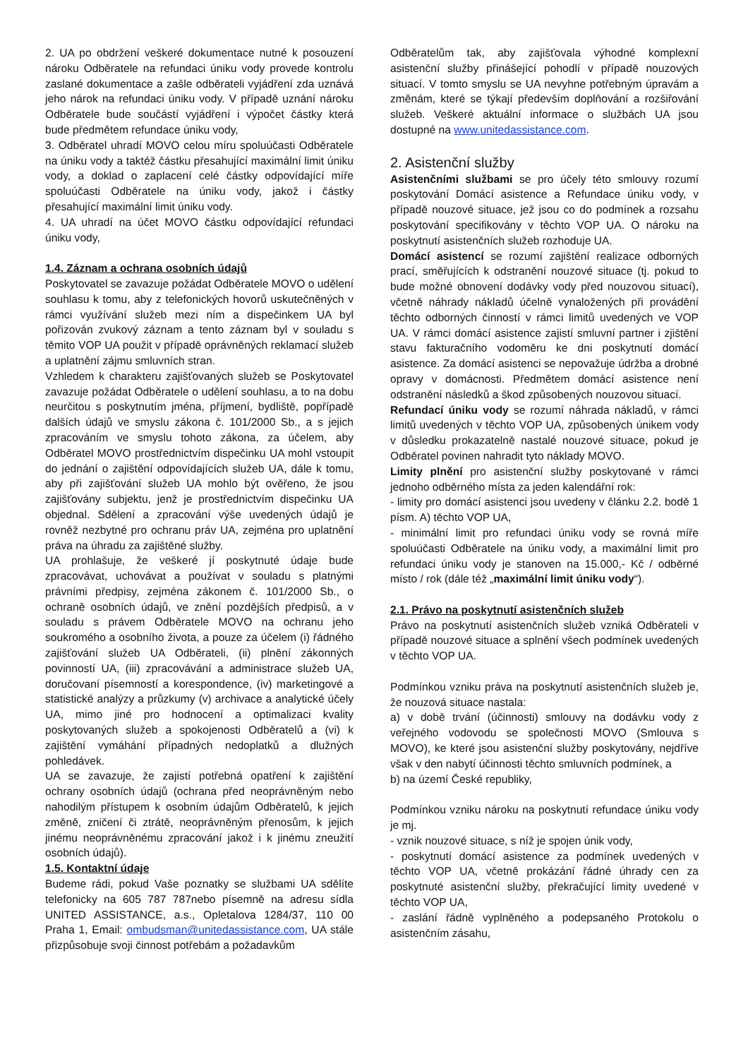2. UA po obdržení veškeré dokumentace nutné k posouzení nároku Odběratele na refundaci úniku vody provede kontrolu zaslané dokumentace a zašle odběrateli vyjádření zda uznává jeho nárok na refundaci úniku vody. V případě uznání nároku Odběratele bude součástí vyjádření i výpočet částky která bude předmětem refundace úniku vody,
3. Odběratel uhradí MOVO celou míru spoluúčasti Odběratele na úniku vody a taktéž částku přesahující maximální limit úniku vody, a doklad o zaplacení celé částky odpovídající míře spoluúčasti Odběratele na úniku vody, jakož i částky přesahující maximální limit úniku vody.
4. UA uhradí na účet MOVO částku odpovídající refundaci úniku vody,
1.4. Záznam a ochrana osobních údajů
Poskytovatel se zavazuje požádat Odběratele MOVO o udělení souhlasu k tomu, aby z telefonických hovorů uskutečněných v rámci využívání služeb mezi ním a dispečinkem UA byl pořizován zvukový záznam a tento záznam byl v souladu s těmito VOP UA použit v případě oprávněných reklamací služeb a uplatnění zájmu smluvních stran.
Vzhledem k charakteru zajišťovaných služeb se Poskytovatel zavazuje požádat Odběratele o udělení souhlasu, a to na dobu neurčitou s poskytnutím jména, příjmení, bydliště, popřípadě dalších údajů ve smyslu zákona č. 101/2000 Sb., a s jejich zpracováním ve smyslu tohoto zákona, za účelem, aby Odběratel MOVO prostřednictvím dispečinku UA mohl vstoupit do jednání o zajištění odpovídajících služeb UA, dále k tomu, aby při zajišťování služeb UA mohlo být ověřeno, že jsou zajišťovány subjektu, jenž je prostřednictvím dispečinku UA objednal. Sdělení a zpracování výše uvedených údajů je rovněž nezbytné pro ochranu práv UA, zejména pro uplatnění práva na úhradu za zajištěné služby.
UA prohlašuje, že veškeré jí poskytnuté údaje bude zpracovávat, uchovávat a používat v souladu s platnými právními předpisy, zejména zákonem č. 101/2000 Sb., o ochraně osobních údajů, ve znění pozdějších předpisů, a v souladu s právem Odběratele MOVO na ochranu jeho soukromého a osobního života, a pouze za účelem (i) řádného zajišťování služeb UA Odběrateli, (ii) plnění zákonných povinností UA, (iii) zpracovávání a administrace služeb UA, doručovaní písemností a korespondence, (iv) marketingové a statistické analýzy a průzkumy (v) archivace a analytické účely UA, mimo jiné pro hodnocení a optimalizaci kvality poskytovaných služeb a spokojenosti Odběratelů a (vi) k zajištění vymáhání případných nedoplatků a dlužných pohledávek.
UA se zavazuje, že zajistí potřebná opatření k zajištění ochrany osobních údajů (ochrana před neoprávněným nebo nahodilým přístupem k osobním údajům Odběratelů, k jejich změně, zničení či ztrátě, neoprávněným přenosům, k jejich jinému neoprávněnému zpracování jakož i k jinému zneužití osobních údajů).
1.5. Kontaktní údaje
Budeme rádi, pokud Vaše poznatky se službami UA sdělíte telefonicky na 605 787 787nebo písemně na adresu sídla UNITED ASSISTANCE, a.s., Opletalova 1284/37, 110 00 Praha 1, Email: ombudsman@unitedassistance.com, UA stále přizpůsobuje svoji činnost potřebám a požadavkům
Odběratelům tak, aby zajišťovala výhodné komplexní asistenční služby přinášející pohodlí v případě nouzových situací. V tomto smyslu se UA nevyhne potřebným úpravám a změnám, které se týkají především doplňování a rozšiřování služeb. Veškeré aktuální informace o službách UA jsou dostupné na www.unitedassistance.com.
2. Asistenční služby
Asistenčními službami se pro účely této smlouvy rozumí poskytování Domácí asistence a Refundace úniku vody, v případě nouzové situace, jež jsou co do podmínek a rozsahu poskytování specifikovány v těchto VOP UA. O nároku na poskytnutí asistenčních služeb rozhoduje UA.
Domácí asistencí se rozumí zajištění realizace odborných prací, směřujících k odstranění nouzové situace (tj. pokud to bude možné obnovení dodávky vody před nouzovou situací), včetně náhrady nákladů účelně vynaložených při provádění těchto odborných činností v rámci limitů uvedených ve VOP UA. V rámci domácí asistence zajistí smluvní partner i zjištění stavu fakturačního vodoměru ke dni poskytnutí domácí asistence. Za domácí asistenci se nepovažuje údržba a drobné opravy v domácnosti. Předmětem domácí asistence není odstranění následků a škod způsobených nouzovou situací.
Refundací úniku vody se rozumí náhrada nákladů, v rámci limitů uvedených v těchto VOP UA, způsobených únikem vody v důsledku prokazatelně nastalé nouzové situace, pokud je Odběratel povinen nahradit tyto náklady MOVO.
Limity plnění pro asistenční služby poskytované v rámci jednoho odběrného místa za jeden kalendářní rok:
- limity pro domácí asistenci jsou uvedeny v článku 2.2. bodě 1 písm. A) těchto VOP UA,
- minimální limit pro refundaci úniku vody se rovná míře spoluúčasti Odběratele na úniku vody, a maximální limit pro refundaci úniku vody je stanoven na 15.000,- Kč / odběrné místo / rok (dále též „maximální limit úniku vody“).
2.1. Právo na poskytnutí asistenčních služeb
Právo na poskytnutí asistenčních služeb vzniká Odběrateli v případě nouzové situace a splnění všech podmínek uvedených v těchto VOP UA.
Podmínkou vzniku práva na poskytnutí asistenčních služeb je, že nouzová situace nastala:
a) v době trvání (účinnosti) smlouvy na dodávku vody z veřejného vodovodu se společnosti MOVO (Smlouva s MOVO), ke které jsou asistenční služby poskytovány, nejdříve však v den nabytí účinnosti těchto smluvních podmínek, a
b) na území České republiky,
Podmínkou vzniku nároku na poskytnutí refundace úniku vody je mj.
- vznik nouzové situace, s níž je spojen únik vody,
- poskytnutí domácí asistence za podmínek uvedených v těchto VOP UA, včetně prokázání řádné úhrady cen za poskytnuté asistenční služby, překračující limity uvedené v těchto VOP UA,
- zaslání řádně vyplněného a podepsaného Protokolu o asistenčním zásahu,